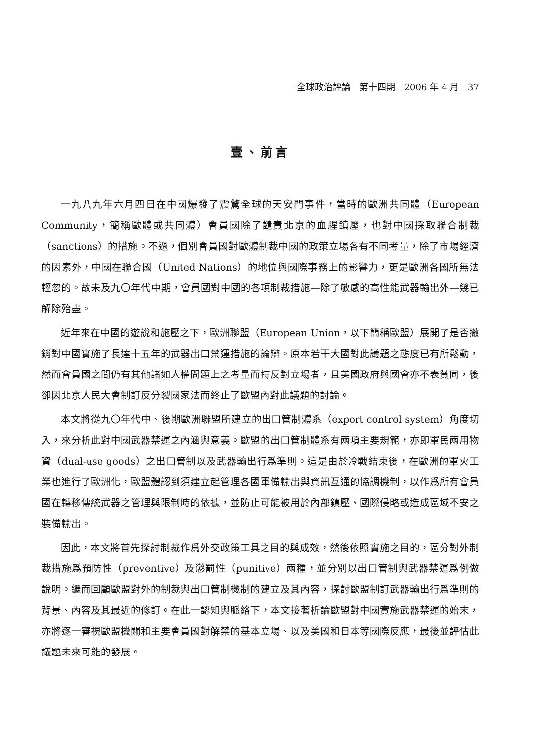全球政治評論　第十四期　2006 年 4 月　37
壹、前言
一九八九年六月四日在中國爆發了震驚全球的天安門事件，當時的歐洲共同體（European Community，簡稱歐體或共同體）會員國除了譴責北京的血腥鎮壓，也對中國採取聯合制裁（sanctions）的措施。不過，個別會員國對歐體制裁中國的政策立場各有不同考量，除了市場經濟的因素外，中國在聯合國（United Nations）的地位與國際事務上的影響力，更是歐洲各國所無法輕忽的。故未及九〇年代中期，會員國對中國的各項制裁措施—除了敏感的高性能武器輸出外—幾已解除殆盡。
近年來在中國的遊說和施壓之下，歐洲聯盟（European Union，以下簡稱歐盟）展開了是否撤銷對中國實施了長達十五年的武器出口禁運措施的論辯。原本若干大國對此議題之態度已有所鬆動，然而會員國之間仍有其他諸如人權問題上之考量而持反對立場者，且美國政府與國會亦不表贊同，後卻因北京人民大會制訂反分裂國家法而終止了歐盟內對此議題的討論。
本文將從九〇年代中、後期歐洲聯盟所建立的出口管制體系（export control system）角度切入，來分析此對中國武器禁運之內涵與意義。歐盟的出口管制體系有兩項主要規範，亦即軍民兩用物資（dual-use goods）之出口管制以及武器輸出行爲準則。這是由於冷戰結束後，在歐洲的軍火工業也進行了歐洲化，歐盟體認到須建立起管理各國軍備輸出與資訊互通的協調機制，以作爲所有會員國在轉移傳統武器之管理與限制時的依據，並防止可能被用於內部鎮壓、國際侵略或造成區域不安之裝備輸出。
因此，本文將首先探討制裁作爲外交政策工具之目的與成效，然後依照實施之目的，區分對外制裁措施爲預防性（preventive）及懲罰性（punitive）兩種，並分別以出口管制與武器禁運爲例做說明。繼而回顧歐盟對外的制裁與出口管制機制的建立及其內容，探討歐盟制訂武器輸出行爲準則的背景、內容及其最近的修訂。在此一認知與脈絡下，本文接著析論歐盟對中國實施武器禁運的始末，亦將逐一審視歐盟機關和主要會員國對解禁的基本立場、以及美國和日本等國際反應，最後並評估此議題未來可能的發展。